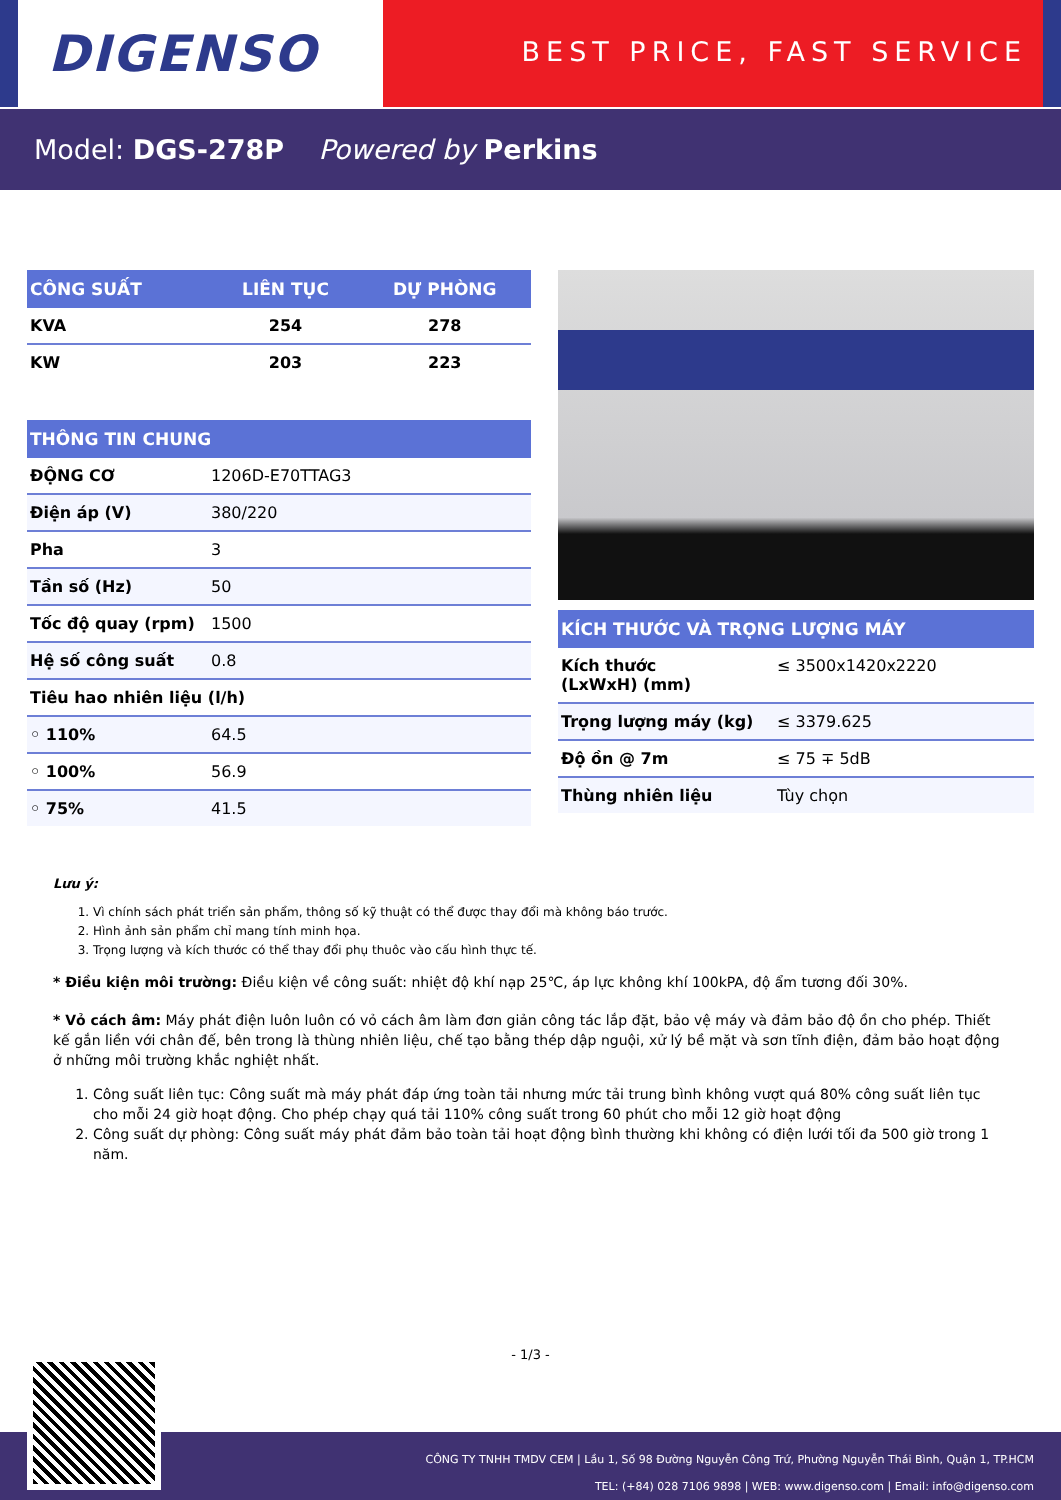DIGENSO
BEST PRICE, FAST SERVICE
Model: DGS-278P Powered by Perkins
| CÔNG SUẤT | LIÊN TỤC | DỰ PHÒNG |
| --- | --- | --- |
| KVA | 254 | 278 |
| KW | 203 | 223 |
| THÔNG TIN CHUNG | |
| --- | --- |
| ĐỘNG CƠ | 1206D-E70TTAG3 |
| Điện áp (V) | 380/220 |
| Pha | 3 |
| Tần số (Hz) | 50 |
| Tốc độ quay (rpm) | 1500 |
| Hệ số công suất | 0.8 |
| Tiêu hao nhiên liệu (l/h) | |
| ◦ 110% | 64.5 |
| ◦ 100% | 56.9 |
| ◦ 75% | 41.5 |
| KÍCH THƯỚC VÀ TRỌNG LƯỢNG MÁY | |
| --- | --- |
| Kích thước (LxWxH) (mm) | ≤ 3500x1420x2220 |
| Trọng lượng máy (kg) | ≤ 3379.625 |
| Độ ồn @ 7m | ≤ 75 ∓ 5dB |
| Thùng nhiên liệu | Tùy chọn |
Lưu ý:
1. Vì chính sách phát triển sản phẩm, thông số kỹ thuật có thể được thay đổi mà không báo trước.
2. Hình ảnh sản phẩm chỉ mang tính minh họa.
3. Trọng lượng và kích thước có thể thay đổi phụ thuôc vào cấu hình thực tế.
* Điều kiện môi trường: Điều kiện về công suất: nhiệt độ khí nạp 25℃, áp lực không khí 100kPA, độ ẩm tương đối 30%.
* Vỏ cách âm: Máy phát điện luôn luôn có vỏ cách âm làm đơn giản công tác lắp đặt, bảo vệ máy và đảm bảo độ ồn cho phép. Thiết kế gắn liền với chân đế, bên trong là thùng nhiên liệu, chế tạo bằng thép dập nguội, xử lý bề mặt và sơn tĩnh điện, đảm bảo hoạt động ở những môi trường khắc nghiệt nhất.
1. Công suất liên tục: Công suất mà máy phát đáp ứng toàn tải nhưng mức tải trung bình không vượt quá 80% công suất liên tục cho mỗi 24 giờ hoạt động. Cho phép chạy quá tải 110% công suất trong 60 phút cho mỗi 12 giờ hoạt động
2. Công suất dự phòng: Công suất máy phát đảm bảo toàn tải hoạt động bình thường khi không có điện lưới tối đa 500 giờ trong 1 năm.
- 1/3 -
CÔNG TY TNHH TMDV CEM | Lầu 1, Số 98 Đường Nguyễn Công Trứ, Phường Nguyễn Thái Bình, Quận 1, TP.HCM
TEL: (+84) 028 7106 9898 | WEB: www.digenso.com | Email: info@digenso.com